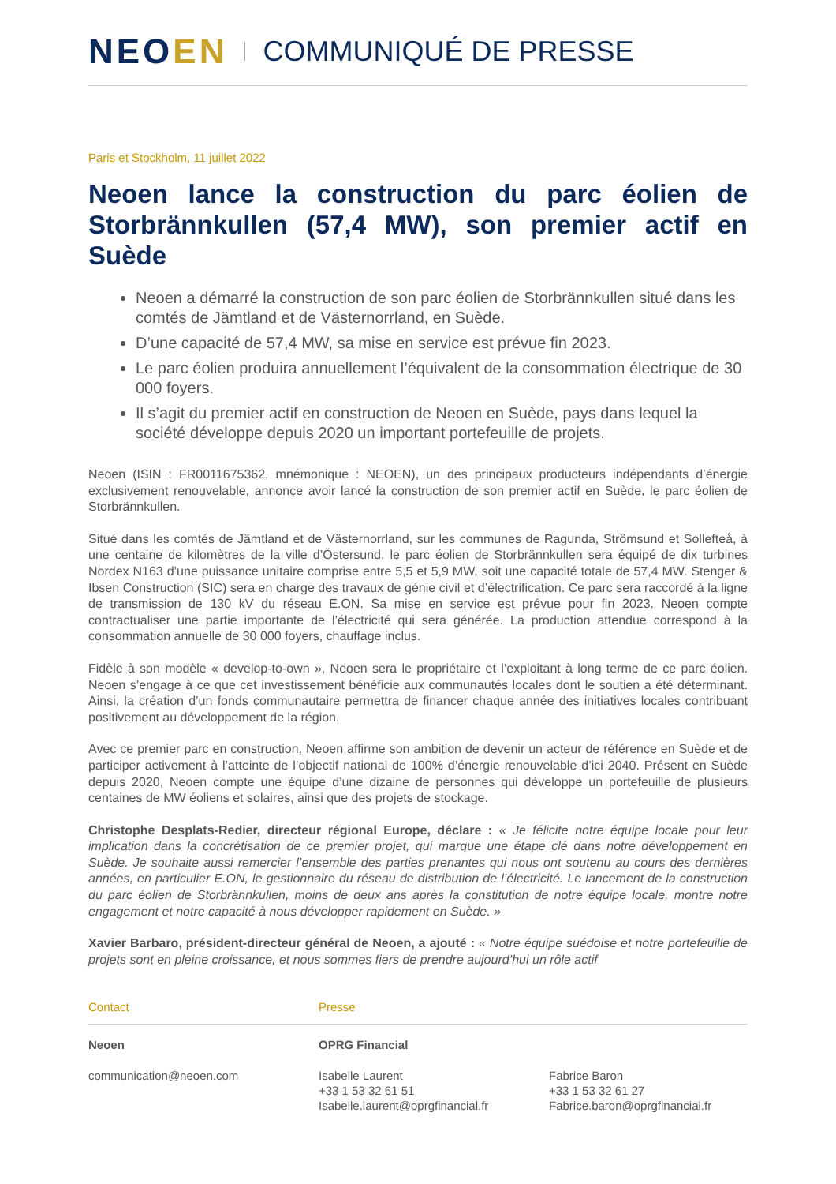NEOEN
COMMUNIQUÉ DE PRESSE
Paris et Stockholm, 11 juillet 2022
Neoen lance la construction du parc éolien de Storbrännkullen (57,4 MW), son premier actif en Suède
Neoen a démarré la construction de son parc éolien de Storbrännkullen situé dans les comtés de Jämtland et de Västernorrland, en Suède.
D’une capacité de 57,4 MW, sa mise en service est prévue fin 2023.
Le parc éolien produira annuellement l’équivalent de la consommation électrique de 30 000 foyers.
Il s’agit du premier actif en construction de Neoen en Suède, pays dans lequel la société développe depuis 2020 un important portefeuille de projets.
Neoen (ISIN : FR0011675362, mnémonique : NEOEN), un des principaux producteurs indépendants d’énergie exclusivement renouvelable, annonce avoir lancé la construction de son premier actif en Suède, le parc éolien de Storbrännkullen.
Situé dans les comtés de Jämtland et de Västernorrland, sur les communes de Ragunda, Strömsund et Sollefteå, à une centaine de kilomètres de la ville d’Östersund, le parc éolien de Storbrännkullen sera équipé de dix turbines Nordex N163 d’une puissance unitaire comprise entre 5,5 et 5,9 MW, soit une capacité totale de 57,4 MW. Stenger & Ibsen Construction (SIC) sera en charge des travaux de génie civil et d’électrification. Ce parc sera raccordé à la ligne de transmission de 130 kV du réseau E.ON. Sa mise en service est prévue pour fin 2023. Neoen compte contractualiser une partie importante de l’électricité qui sera générée. La production attendue correspond à la consommation annuelle de 30 000 foyers, chauffage inclus.
Fidèle à son modèle « develop-to-own », Neoen sera le propriétaire et l’exploitant à long terme de ce parc éolien. Neoen s’engage à ce que cet investissement bénéficie aux communautés locales dont le soutien a été déterminant. Ainsi, la création d’un fonds communautaire permettra de financer chaque année des initiatives locales contribuant positivement au développement de la région.
Avec ce premier parc en construction, Neoen affirme son ambition de devenir un acteur de référence en Suède et de participer activement à l’atteinte de l’objectif national de 100% d’énergie renouvelable d’ici 2040. Présent en Suède depuis 2020, Neoen compte une équipe d’une dizaine de personnes qui développe un portefeuille de plusieurs centaines de MW éoliens et solaires, ainsi que des projets de stockage.
Christophe Desplats-Redier, directeur régional Europe, déclare : « Je félicite notre équipe locale pour leur implication dans la concrétisation de ce premier projet, qui marque une étape clé dans notre développement en Suède. Je souhaite aussi remercier l’ensemble des parties prenantes qui nous ont soutenu au cours des dernières années, en particulier E.ON, le gestionnaire du réseau de distribution de l’électricité. Le lancement de la construction du parc éolien de Storbrännkullen, moins de deux ans après la constitution de notre équipe locale, montre notre engagement et notre capacité à nous développer rapidement en Suède. »
Xavier Barbaro, président-directeur général de Neoen, a ajouté : « Notre équipe suédoise et notre portefeuille de projets sont en pleine croissance, et nous sommes fiers de prendre aujourd’hui un rôle actif
Contact
Presse
Neoen
OPRG Financial
communication@neoen.com
Isabelle Laurent
+33 1 53 32 61 51
Isabelle.laurent@oprgfinancial.fr
Fabrice Baron
+33 1 53 32 61 27
Fabrice.baron@oprgfinancial.fr